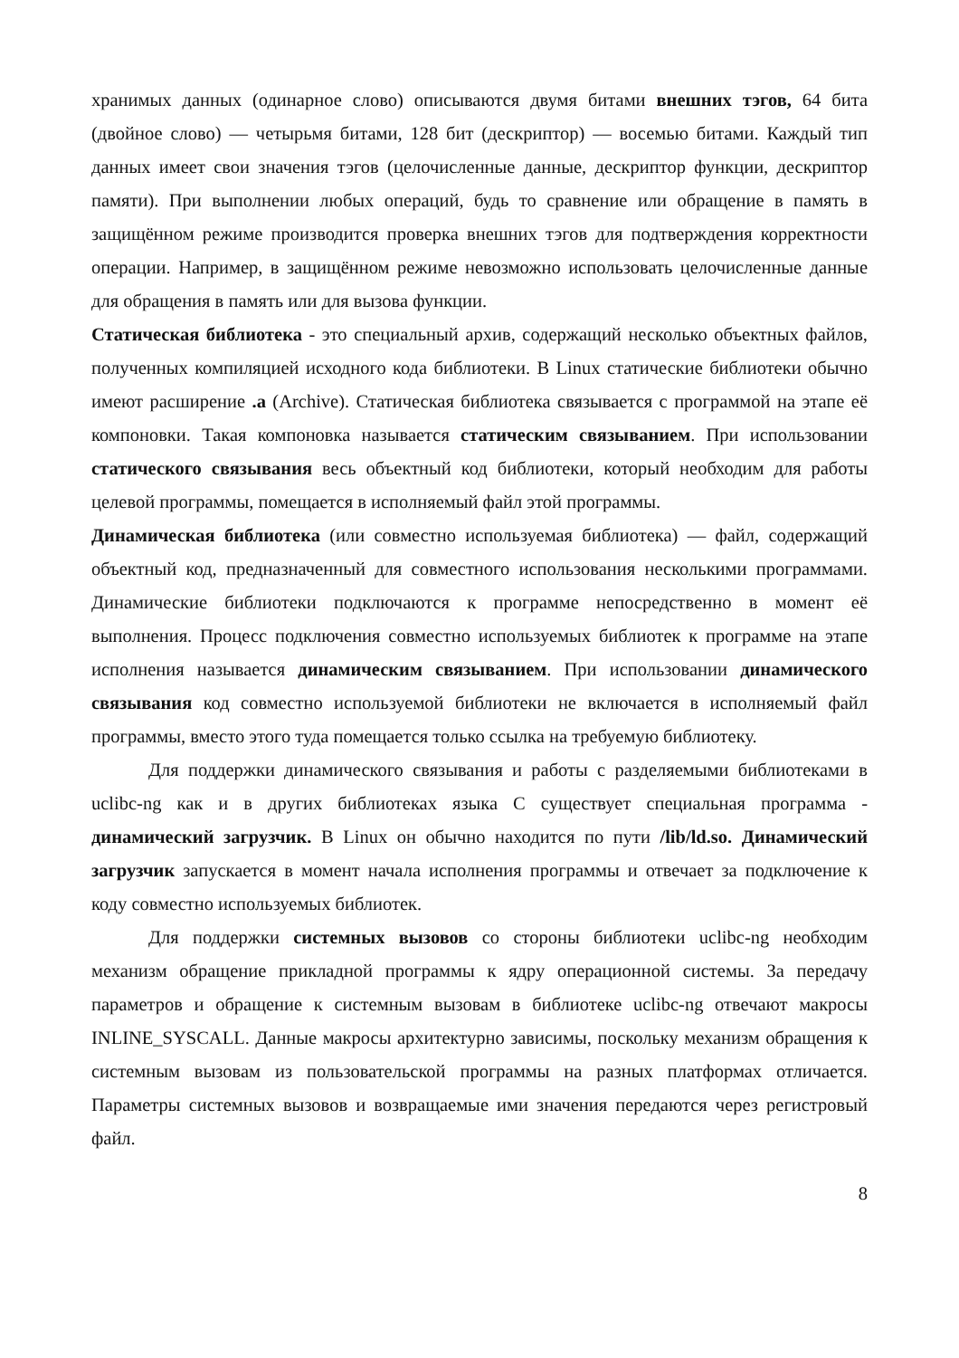хранимых данных (одинарное слово) описываются двумя битами внешних тэгов, 64 бита (двойное слово) — четырьмя битами, 128 бит (дескриптор) — восемью битами. Каждый тип данных имеет свои значения тэгов (целочисленные данные, дескриптор функции, дескриптор памяти). При выполнении любых операций, будь то сравнение или обращение в память в защищённом режиме производится проверка внешних тэгов для подтверждения корректности операции. Например, в защищённом режиме невозможно использовать целочисленные данные для обращения в память или для вызова функции.
Статическая библиотека - это специальный архив, содержащий несколько объектных файлов, полученных компиляцией исходного кода библиотеки. В Linux статические библиотеки обычно имеют расширение .a (Archive). Статическая библиотека связывается с программой на этапе её компоновки. Такая компоновка называется статическим связыванием. При использовании статического связывания весь объектный код библиотеки, который необходим для работы целевой программы, помещается в исполняемый файл этой программы.
Динамическая библиотека (или совместно используемая библиотека) — файл, содержащий объектный код, предназначенный для совместного использования несколькими программами. Динамические библиотеки подключаются к программе непосредственно в момент её выполнения. Процесс подключения совместно используемых библиотек к программе на этапе исполнения называется динамическим связыванием. При использовании динамического связывания код совместно используемой библиотеки не включается в исполняемый файл программы, вместо этого туда помещается только ссылка на требуемую библиотеку.
Для поддержки динамического связывания и работы с разделяемыми библиотеками в uclibc-ng как и в других библиотеках языка С существует специальная программа - динамический загрузчик. В Linux он обычно находится по пути /lib/ld.so. Динамический загрузчик запускается в момент начала исполнения программы и отвечает за подключение к коду совместно используемых библиотек.
Для поддержки системных вызовов со стороны библиотеки uclibc-ng необходим механизм обращение прикладной программы к ядру операционной системы. За передачу параметров и обращение к системным вызовам в библиотеке uclibc-ng отвечают макросы INLINE_SYSCALL. Данные макросы архитектурно зависимы, поскольку механизм обращения к системным вызовам из пользовательской программы на разных платформах отличается. Параметры системных вызовов и возвращаемые ими значения передаются через регистровый файл.
8